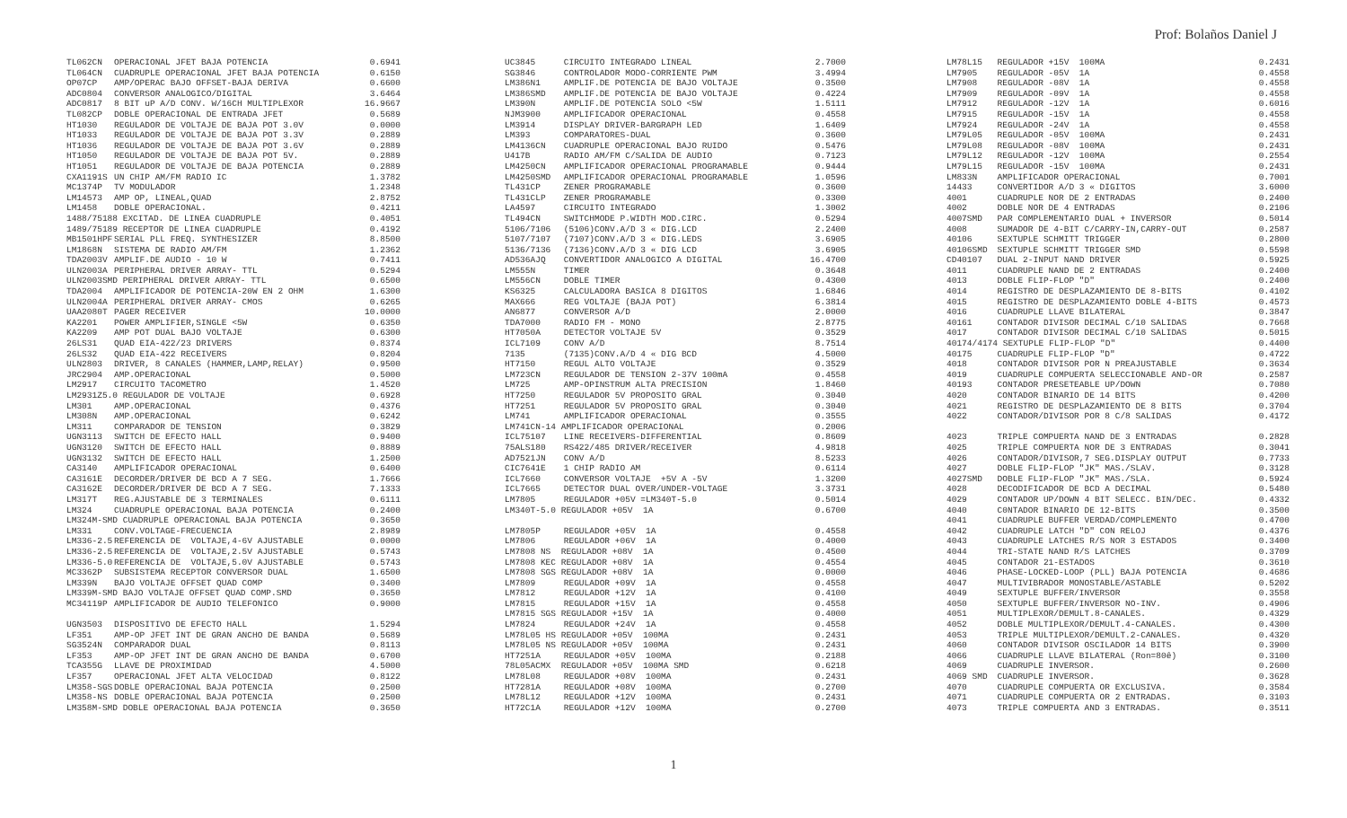Prof: Bolaños Daniel J
| TL062CN | OPERACIONAL JFET BAJA POTENCIA | 0.6941 |
| TL064CN | CUADRUPLE OPERACIONAL JFET BAJA POTENCIA | 0.6150 |
| OP07CP | AMP/OPERAC BAJO OFFSET-BAJA DERIVA | 0.6600 |
| ADC0804 | CONVERSOR ANALOGICO/DIGITAL | 3.6464 |
| ADC0817 | 8 BIT uP A/D CONV. W/16CH MULTIPLEXOR | 16.9667 |
| TL082CP | DOBLE OPERACIONAL DE ENTRADA JFET | 0.5689 |
| HT1030 | REGULADOR DE VOLTAJE DE BAJA POT 3.0V | 0.0000 |
| HT1033 | REGULADOR DE VOLTAJE DE BAJA POT 3.3V | 0.2889 |
| HT1036 | REGULADOR DE VOLTAJE DE BAJA POT 3.6V | 0.2889 |
| HT1050 | REGULADOR DE VOLTAJE DE BAJA POT 5V. | 0.2889 |
| HT1051 | REGULADOR DE VOLTAJE DE BAJA POTENCIA | 0.2889 |
| CXA1191S | UN CHIP AM/FM RADIO IC | 1.3782 |
| MC1374P | TV MODULADOR | 1.2348 |
| LM14573 | AMP OP, LINEAL,QUAD | 2.8752 |
| LM1458 | DOBLE OPERACIONAL. | 0.4211 |
| 1488/75188 EXCITAD. DE LINEA CUADRUPLE | | 0.4051 |
| 1489/75189 RECEPTOR DE LINEA CUADRUPLE | | 0.4192 |
| MB1501HPF | SERIAL PLL FREQ. SYNTHESIZER | 8.8500 |
| LM1868N | SISTEMA DE RADIO AM/FM | 1.2362 |
| TDA2003V | AMPLIF.DE AUDIO - 10 W | 0.7411 |
| ULN2003A | PERIPHERAL DRIVER ARRAY- TTL | 0.5294 |
| ULN2003SMD PERIPHERAL DRIVER ARRAY- TTL | | 0.6500 |
| TDA2004 | AMPLIFICADOR DE POTENCIA-20W EN 2 OHM | 1.6300 |
| ULN2004A | PERIPHERAL DRIVER ARRAY- CMOS | 0.6265 |
| UAA2080T | PAGER RECEIVER | 10.0000 |
| KA2201 | POWER AMPLIFIER,SINGLE <5W | 0.6350 |
| KA2209 | AMP POT DUAL BAJO VOLTAJE | 0.6300 |
| 26LS31 | QUAD EIA-422/23 DRIVERS | 0.8374 |
| 26LS32 | QUAD EIA-422 RECEIVERS | 0.8204 |
| ULN2803 | DRIVER, 8 CANALES (HAMMER,LAMP,RELAY) | 0.9500 |
| JRC2904 | AMP.OPERACIONAL | 0.5000 |
| LM2917 | CIRCUITO TACOMETRO | 1.4520 |
| LM2931Z5.0 REGULADOR DE VOLTAJE | | 0.6928 |
| LM301 | AMP.OPERACIONAL | 0.4376 |
| LM308N | AMP.OPERACIONAL | 0.6242 |
| LM311 | COMPARADOR DE TENSION | 0.3829 |
| UGN3113 | SWITCH DE EFECTO HALL | 0.9400 |
| UGN3120 | SWITCH DE EFECTO HALL | 0.8889 |
| UGN3132 | SWITCH DE EFECTO HALL | 1.2500 |
| CA3140 | AMPLIFICADOR OPERACIONAL | 0.6400 |
| CA3161E | DECORDER/DRIVER DE BCD A 7 SEG. | 1.7666 |
| CA3162E | DECORDER/DRIVER DE BCD A 7 SEG. | 7.1333 |
| LM317T | REG.AJUSTABLE DE 3 TERMINALES | 0.6111 |
| LM324 | CUADRUPLE OPERACIONAL BAJA POTENCIA | 0.2400 |
| LM324M-SMD CUADRUPLE OPERACIONAL BAJA POTENCIA | | 0.3650 |
| LM331 | CONV.VOLTAGE-FRECUENCIA | 2.8989 |
| LM336-2.5 | REFERENCIA DE VOLTAJE,4-6V AJUSTABLE | 0.0000 |
| LM336-2.5 | REFERENCIA DE VOLTAJE,2.5V AJUSTABLE | 0.5743 |
| LM336-5.0 | REFERENCIA DE VOLTAJE,5.0V AJUSTABLE | 0.5743 |
| MC3362P | SUBSISTEMA RECEPTOR CONVERSOR DUAL | 1.6500 |
| LM339N | BAJO VOLTAJE OFFSET QUAD COMP | 0.3400 |
| LM339M-SMD BAJO VOLTAJE OFFSET QUAD COMP.SMD | | 0.3650 |
| MC34119P | AMPLIFICADOR DE AUDIO TELEFONICO | 0.9000 |
| UGN3503 | DISPOSITIVO DE EFECTO HALL | 1.5294 |
| LF351 | AMP-OP JFET INT DE GRAN ANCHO DE BANDA | 0.5689 |
| SG3524N | COMPARADOR DUAL | 0.8113 |
| LF353 | AMP-OP JFET INT DE GRAN ANCHO DE BANDA | 0.6700 |
| TCA355G | LLAVE DE PROXIMIDAD | 4.5000 |
| LF357 | OPERACIONAL JFET ALTA VELOCIDAD | 0.8122 |
| LM358-SGS | DOBLE OPERACIONAL BAJA POTENCIA | 0.2500 |
| LM358-NS | DOBLE OPERACIONAL BAJA POTENCIA | 0.2500 |
| LM358M-SMD DOBLE OPERACIONAL BAJA POTENCIA | | 0.3650 |
| UC3845 | CIRCUITO INTEGRADO LINEAL | 2.7000 |
| SG3846 | CONTROLADOR MODO-CORRIENTE PWM | 3.4994 |
| LM386N1 | AMPLIF.DE POTENCIA DE BAJO VOLTAJE | 0.3500 |
| LM386SMD | AMPLIF.DE POTENCIA DE BAJO VOLTAJE | 0.4224 |
| LM390N | AMPLIF.DE POTENCIA SOLO <5W | 1.5111 |
| NJM3900 | AMPLIFICADOR OPERACIONAL | 0.4558 |
| LM3914 | DISPLAY DRIVER-BARGRAPH LED | 1.6409 |
| LM393 | COMPARATORES-DUAL | 0.3600 |
| LM4136CN | CUADRUPLE OPERACIONAL BAJO RUIDO | 0.5476 |
| U417B | RADIO AM/FM C/SALIDA DE AUDIO | 0.7123 |
| LM4250CN | AMPLIFICADOR OPERACIONAL PROGRAMABLE | 0.9444 |
| LM4250SMD | AMPLIFICADOR OPERACIONAL PROGRAMABLE | 1.0596 |
| TL431CP | ZENER PROGRAMABLE | 0.3600 |
| TL431CLP | ZENER PROGRAMABLE | 0.3300 |
| LA4597 | CIRCUITO INTEGRADO | 1.3002 |
| TL494CN | SWITCHMODE P.WIDTH MOD.CIRC. | 0.5294 |
| 5106/7106 | (5106)CONV.A/D 3 « DIG.LCD | 2.2400 |
| 5107/7107 | (7107)CONV.A/D 3 « DIG.LEDS | 3.6905 |
| 5136/7136 | (7136)CONV.A/D 3 « DIG LCD | 3.6905 |
| AD536AJQ | CONVERTIDOR ANALOGICO A DIGITAL | 16.4700 |
| LM555N | TIMER | 0.3648 |
| LM556CN | DOBLE TIMER | 0.4300 |
| KS6325 | CALCULADORA BASICA 8 DIGITOS | 1.6846 |
| MAX666 | REG VOLTAJE (BAJA POT) | 6.3814 |
| AN6877 | CONVERSOR A/D | 2.0000 |
| TDA7000 | RADIO FM - MONO | 2.8775 |
| HT7050A | DETECTOR VOLTAJE 5V | 0.3529 |
| ICL7109 | CONV A/D | 8.7514 |
| 7135 | (7135)CONV.A/D 4 « DIG BCD | 4.5000 |
| HT7150 | REGUL ALTO VOLTAJE | 0.3529 |
| LM723CN | REGULADOR DE TENSION 2-37V 100mA | 0.4558 |
| LM725 | AMP-OPINSTRUM ALTA PRECISION | 1.8460 |
| HT7250 | REGULADOR 5V PROPOSITO GRAL | 0.3040 |
| HT7251 | REGULADOR 5V PROPOSITO GRAL | 0.3040 |
| LM741 | AMPLIFICADOR OPERACIONAL | 0.3555 |
| LM741CN-14 AMPLIFICADOR OPERACIONAL | | 0.2006 |
| ICL75107 | LINE RECEIVERS-DIFFERENTIAL | 0.8609 |
| 75ALS180 | RS422/485 DRIVER/RECEIVER | 4.9818 |
| AD7521JN | CONV A/D | 8.5233 |
| CIC7641E | 1 CHIP RADIO AM | 0.6114 |
| ICL7660 | CONVERSOR VOLTAJE +5V A -5V | 1.3200 |
| ICL7665 | DETECTOR DUAL OVER/UNDER-VOLTAGE | 3.3731 |
| LM7805 | REGULADOR +05V =LM340T-5.0 | 0.5014 |
| LM340T-5.0 REGULADOR +05V 1A | | 0.6700 |
| LM7805P | REGULADOR +05V 1A | 0.4558 |
| LM7806 | REGULADOR +06V 1A | 0.4000 |
| LM7808 NS REGULADOR +08V 1A | | 0.4500 |
| LM7808 KEC REGULADOR +08V 1A | | 0.4554 |
| LM7808 SGS REGULADOR +08V 1A | | 0.0000 |
| LM7809 | REGULADOR +09V 1A | 0.4558 |
| LM7812 | REGULADOR +12V 1A | 0.4100 |
| LM7815 | REGULADOR +15V 1A | 0.4558 |
| LM7815 SGS REGULADOR +15V 1A | | 0.4000 |
| LM7824 | REGULADOR +24V 1A | 0.4558 |
| LM78L05 HS REGULADOR +05V 100MA | | 0.2431 |
| LM78L05 NS REGULADOR +05V 100MA | | 0.2431 |
| HT7251A | REGULADOR +05V 100MA | 0.2188 |
| 78L05ACMX REGULADOR +05V 100MA SMD | | 0.6218 |
| LM78L08 | REGULADOR +08V 100MA | 0.2431 |
| HT7281A | REGULADOR +08V 100MA | 0.2700 |
| LM78L12 | REGULADOR +12V 100MA | 0.2431 |
| HT72C1A | REGULADOR +12V 100MA | 0.2700 |
| LM78L15 | REGULADOR +15V 100MA | 0.2431 |
| LM7905 | REGULADOR -05V 1A | 0.4558 |
| LM7908 | REGULADOR -08V 1A | 0.4558 |
| LM7909 | REGULADOR -09V 1A | 0.4558 |
| LM7912 | REGULADOR -12V 1A | 0.6016 |
| LM7915 | REGULADOR -15V 1A | 0.4558 |
| LM7924 | REGULADOR -24V 1A | 0.4558 |
| LM79L05 | REGULADOR -05V 100MA | 0.2431 |
| LM79L08 | REGULADOR -08V 100MA | 0.2431 |
| LM79L12 | REGULADOR -12V 100MA | 0.2554 |
| LM79L15 | REGULADOR -15V 100MA | 0.2431 |
| LM833N | AMPLIFICADOR OPERACIONAL | 0.7001 |
| 14433 | CONVERTIDOR A/D 3 « DIGITOS | 3.6000 |
| 4001 | CUADRUPLE NOR DE 2 ENTRADAS | 0.2400 |
| 4002 | DOBLE NOR DE 4 ENTRADAS | 0.2106 |
| 4007SMD | PAR COMPLEMENTARIO DUAL + INVERSOR | 0.5014 |
| 4008 | SUMADOR DE 4-BIT C/CARRY-IN,CARRY-OUT | 0.2587 |
| 40106 | SEXTUPLE SCHMITT TRIGGER | 0.2800 |
| 40106SMD | SEXTUPLE SCHMITT TRIGGER SMD | 0.5598 |
| CD40107 | DUAL 2-INPUT NAND DRIVER | 0.5925 |
| 4011 | CUADRUPLE NAND DE 2 ENTRADAS | 0.2400 |
| 4013 | DOBLE FLIP-FLOP "D" | 0.2400 |
| 4014 | REGISTRO DE DESPLAZAMIENTO DE 8-BITS | 0.4102 |
| 4015 | REGISTRO DE DESPLAZAMIENTO DOBLE 4-BITS | 0.4573 |
| 4016 | CUADRUPLE LLAVE BILATERAL | 0.3847 |
| 40161 | CONTADOR DIVISOR DECIMAL C/10 SALIDAS | 0.7668 |
| 4017 | CONTADOR DIVISOR DECIMAL C/10 SALIDAS | 0.5015 |
| 40174/4174 SEXTUPLE FLIP-FLOP "D" | | 0.4400 |
| 40175 | CUADRUPLE FLIP-FLOP "D" | 0.4722 |
| 4018 | CONTADOR DIVISOR POR N PREAJUSTABLE | 0.3634 |
| 4019 | CUADRUPLE COMPUERTA SELECCIONABLE AND-OR | 0.2587 |
| 40193 | CONTADOR PRESETEABLE UP/DOWN | 0.7080 |
| 4020 | CONTADOR BINARIO DE 14 BITS | 0.4200 |
| 4021 | REGISTRO DE DESPLAZAMIENTO DE 8 BITS | 0.3704 |
| 4022 | CONTADOR/DIVISOR POR 8 C/8 SALIDAS | 0.4172 |
| 4023 | TRIPLE COMPUERTA NAND DE 3 ENTRADAS | 0.2828 |
| 4025 | TRIPLE COMPUERTA NOR DE 3 ENTRADAS | 0.3041 |
| 4026 | CONTADOR/DIVISOR,7 SEG.DISPLAY OUTPUT | 0.7733 |
| 4027 | DOBLE FLIP-FLOP "JK" MAS./SLAV. | 0.3128 |
| 4027SMD | DOBLE FLIP-FLOP "JK" MAS./SLA. | 0.5924 |
| 4028 | DECODIFICADOR DE BCD A DECIMAL | 0.5480 |
| 4029 | CONTADOR UP/DOWN 4 BIT SELECC. BIN/DEC. | 0.4332 |
| 4040 | C0NTADOR BINARIO DE 12-BITS | 0.3500 |
| 4041 | CUADRUPLE BUFFER VERDAD/COMPLEMENTO | 0.4700 |
| 4042 | CUADRUPLE LATCH "D" CON RELOJ | 0.4376 |
| 4043 | CUADRUPLE LATCHES R/S NOR 3 ESTADOS | 0.3400 |
| 4044 | TRI-STATE NAND R/S LATCHES | 0.3709 |
| 4045 | CONTADOR 21-ESTADOS | 0.3610 |
| 4046 | PHASE-LOCKED-LOOP (PLL) BAJA POTENCIA | 0.4686 |
| 4047 | MULTIVIBRADOR MONOSTABLE/ASTABLE | 0.5202 |
| 4049 | SEXTUPLE BUFFER/INVERSOR | 0.3558 |
| 4050 | SEXTUPLE BUFFER/INVERSOR NO-INV. | 0.4906 |
| 4051 | MULTIPLEXOR/DEMULT.8-CANALES. | 0.4329 |
| 4052 | DOBLE MULTIPLEXOR/DEMULT.4-CANALES. | 0.4300 |
| 4053 | TRIPLE MULTIPLEXOR/DEMULT.2-CANALES. | 0.4320 |
| 4060 | CONTADOR DIVISOR OSCILADOR 14 BITS | 0.3900 |
| 4066 | CUADRUPLE LLAVE BILATERAL (Ron=80ê) | 0.3100 |
| 4069 | CUADRUPLE INVERSOR. | 0.2600 |
| 4069 SMD | CUADRUPLE INVERSOR. | 0.3628 |
| 4070 | CUADRUPLE COMPUERTA OR EXCLUSIVA. | 0.3584 |
| 4071 | CUADRUPLE COMPUERTA OR 2 ENTRADAS. | 0.3103 |
| 4073 | TRIPLE COMPUERTA AND 3 ENTRADAS. | 0.3511 |
1